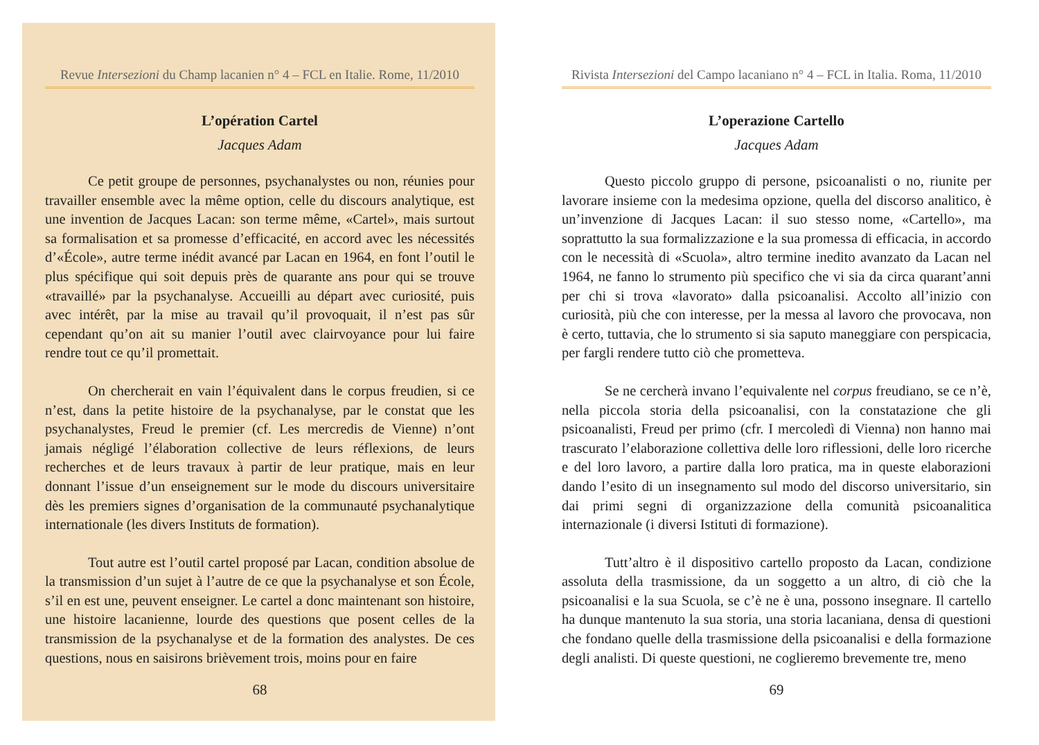Revue Intersezioni du Champ lacanien n° 4 – FCL en Italie. Rome, 11/2010
L’opération Cartel
Jacques Adam
Ce petit groupe de personnes, psychanalystes ou non, réunies pour travailler ensemble avec la même option, celle du discours analytique, est une invention de Jacques Lacan: son terme même, «Cartel», mais surtout sa formalisation et sa promesse d’efficacité, en accord avec les nécessités d’«École», autre terme inédit avancé par Lacan en 1964, en font l’outil le plus spécifique qui soit depuis près de quarante ans pour qui se trouve «travaillé» par la psychanalyse. Accueilli au départ avec curiosité, puis avec intérêt, par la mise au travail qu’il provoquait, il n’est pas sûr cependant qu’on ait su manier l’outil avec clairvoyance pour lui faire rendre tout ce qu’il promettait.
On chercherait en vain l’équivalent dans le corpus freudien, si ce n’est, dans la petite histoire de la psychanalyse, par le constat que les psychanalystes, Freud le premier (cf. Les mercredis de Vienne) n’ont jamais négligé l’élaboration collective de leurs réflexions, de leurs recherches et de leurs travaux à partir de leur pratique, mais en leur donnant l’issue d’un enseignement sur le mode du discours universitaire dès les premiers signes d’organisation de la communauté psychanalytique internationale (les divers Instituts de formation).
Tout autre est l’outil cartel proposé par Lacan, condition absolue de la transmission d’un sujet à l’autre de ce que la psychanalyse et son École, s’il en est une, peuvent enseigner. Le cartel a donc maintenant son histoire, une histoire lacanienne, lourde des questions que posent celles de la transmission de la psychanalyse et de la formation des analystes. De ces questions, nous en saisirons brièvement trois, moins pour en faire
68
Rivista Intersezioni del Campo lacaniano n° 4 – FCL in Italia. Roma, 11/2010
L’operazione Cartello
Jacques Adam
Questo piccolo gruppo di persone, psicoanalisti o no, riunite per lavorare insieme con la medesima opzione, quella del discorso analitico, è un’invenzione di Jacques Lacan: il suo stesso nome, «Cartello», ma soprattutto la sua formalizzazione e la sua promessa di efficacia, in accordo con le necessità di «Scuola», altro termine inedito avanzato da Lacan nel 1964, ne fanno lo strumento più specifico che vi sia da circa quarant’anni per chi si trova «lavorato» dalla psicoanalisi. Accolto all’inizio con curiosità, più che con interesse, per la messa al lavoro che provocava, non è certo, tuttavia, che lo strumento si sia saputo maneggiare con perspicacia, per fargli rendere tutto ciò che prometteva.
Se ne cercherà invano l’equivalente nel corpus freudiano, se ce n’è, nella piccola storia della psicoanalisi, con la constatazione che gli psicoanalisti, Freud per primo (cfr. I mercoledì di Vienna) non hanno mai trascurato l’elaborazione collettiva delle loro riflessioni, delle loro ricerche e del loro lavoro, a partire dalla loro pratica, ma in queste elaborazioni dando l’esito di un insegnamento sul modo del discorso universitario, sin dai primi segni di organizzazione della comunità psicoanalitica internazionale (i diversi Istituti di formazione).
Tutt’altro è il dispositivo cartello proposto da Lacan, condizione assoluta della trasmissione, da un soggetto a un altro, di ciò che la psicoanalisi e la sua Scuola, se c’è ne è una, possono insegnare. Il cartello ha dunque mantenuto la sua storia, una storia lacaniana, densa di questioni che fondano quelle della trasmissione della psicoanalisi e della formazione degli analisti. Di queste questioni, ne coglieremo brevemente tre, meno
69